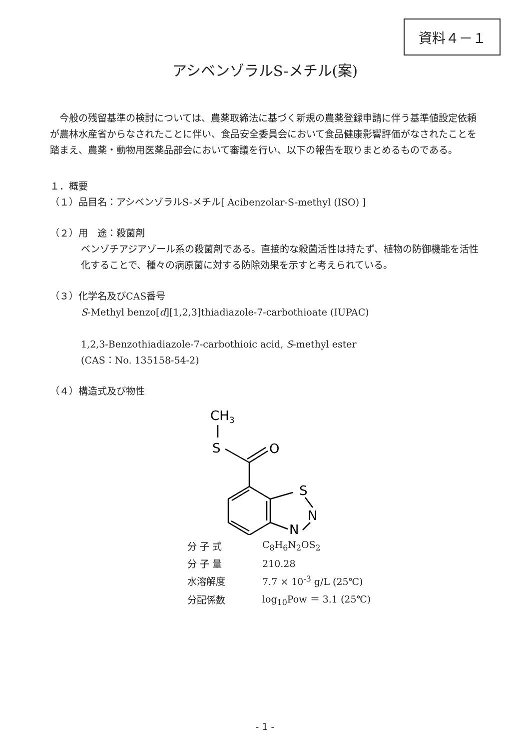資料４－１
アシベンゾラルS-メチル(案)
　今般の残留基準の検討については、農薬取締法に基づく新規の農薬登録申請に伴う基準値設定依頼が農林水産省からなされたことに伴い、食品安全委員会において食品健康影響評価がなされたことを踏まえ、農薬・動物用医薬品部会において審議を行い、以下の報告を取りまとめるものである。
１．概要
（１）品目名：アシベンゾラルS-メチル[ Acibenzolar-S-methyl (ISO) ]
（２）用　途：殺菌剤
ベンゾチアジアゾール系の殺菌剤である。直接的な殺菌活性は持たず、植物の防御機能を活性化することで、種々の病原菌に対する防除効果を示すと考えられている。
（３）化学名及びCAS番号
S-Methyl benzo[d][1,2,3]thiadiazole-7-carbothioate (IUPAC)
1,2,3-Benzothiadiazole-7-carbothioic acid, S-methyl ester
(CAS：No. 135158-54-2)
（４）構造式及び物性
CH3
S
O
S
N
N
| 分 子 式 | C<sub>8</sub>H<sub>6</sub>N<sub>2</sub>OS<sub>2</sub> |
| 分 子 量 | 210.28 |
| 水溶解度 | 7.7 × 10<sup>-3</sup> g/L (25℃) |
| 分配係数 | log<sub>10</sub>Pow ＝ 3.1 (25℃) |
- 1 -